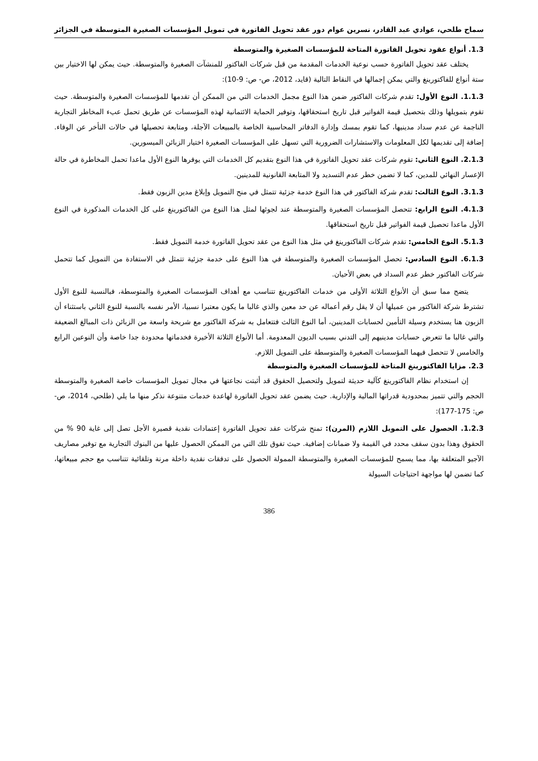سماح طلحي، عوادي عبد القادر، نسرين عوام دور عقد تحويل الفاتورة في تمويل المؤسسات الصغيرة المتوسطة في الجزائر
1.3. أنواع عقود تحويل الفاتورة المتاحة للمؤسسات الصغيرة والمتوسطة
يختلف عقد تحويل الفاتورة حسب نوعية الخدمات المقدمة من قبل شركات الفاكتور للمنشآت الصغيرة والمتوسطة. حيث يمكن لها الاختيار بين ستة أنواع للفاكتورينغ والتي يمكن إجمالها في النقاط التالية (قايد، 2012، ص- ص: 9-10):
1.1.3. النوع الأول: تقدم شركات الفاكتور ضمن هذا النوع مجمل الخدمات التي من الممكن أن تقدمها للمؤسسات الصغيرة والمتوسطة. حيث تقوم بتمويلها وذلك بتحصيل قيمة الفواتير قبل تاريخ استحقاقها، وتوفير الحماية الائتمانية لهذه المؤسسات عن طريق تحمل عبء المخاطر التجارية الناجمة عن عدم سداد مدينيها، كما تقوم بمسك وإدارة الدفاتر المحاسبية الخاصة بالمبيعات الآجلة، ومتابعة تحصيلها في حالات التأخر عن الوفاء. إضافة إلى تقديمها لكل المعلومات والاستشارات الضرورية التي تسهل على المؤسسات الصغيرة اختيار الزبائن الميسورين.
2.1.3. النوع الثاني: تقوم شركات عقد تحويل الفاتورة في هذا النوع بتقديم كل الخدمات التي يوفرها النوع الأول ماعدا تحمل المخاطرة في حالة الإعسار النهائي للمدين، كما لا تضمن خطر عدم التسديد ولا المتابعة القانونية للمدينين.
3.1.3. النوع الثالث: تقدم شركة الفاكتور في هذا النوع خدمة جزئية تتمثل في منح التمويل وإبلاغ مدين الزبون فقط.
4.1.3. النوع الرابع: تتحصل المؤسسات الصغيرة والمتوسطة عند لجوئها لمثل هذا النوع من الفاكتورينغ على كل الخدمات المذكورة في النوع الأول ماعدا تحصيل قيمة الفواتير قبل تاريخ استحقاقها.
5.1.3. النوع الخامس: تقدم شركات الفاكتورينغ في مثل هذا النوع من عقد تحويل الفاتورة خدمة التمويل فقط.
6.1.3. النوع السادس: تحصل المؤسسات الصغيرة والمتوسطة في هذا النوع على خدمة جزئية تتمثل في الاستفادة من التمويل كما تتحمل شركات الفاكتور خطر عدم السداد في بعض الأحيان.
يتضح مما سبق أن الأنواع الثلاثة الأولى من خدمات الفاكتورينغ تتناسب مع أهداف المؤسسات الصغيرة والمتوسطة، فبالنسبة للنوع الأول تشترط شركة الفاكتور من عميلها أن لا يقل رقم أعماله عن حد معين والذي غالبا ما يكون معتبرا نسبيا، الأمر نفسه بالنسبة للنوع الثاني باستثناء أن الزبون هنا يستخدم وسيلة التأمين لحسابات المدينين، أما النوع الثالث فتتعامل به شركة الفاكتور مع شريحة واسعة من الزبائن ذات المبالغ الضعيفة والتي غالبا ما تتعرض حسابات مدينيهم إلى التدني بسبب الديون المعدومة. أما الأنواع الثلاثة الأخيرة فخدماتها محدودة جدا خاصة وأن النوعين الرابع والخامس لا تتحصل فيهما المؤسسات الصغيرة والمتوسطة على التمويل اللازم.
2.3. مزايا الفاكتورينغ المتاحة للمؤسسات الصغيرة والمتوسطة
إن استخدام نظام الفاكتورينغ كآلية حديثة لتمويل ولتحصيل الحقوق قد أثبتت نجاعتها في مجال تمويل المؤسسات خاصة الصغيرة والمتوسطة الحجم والتي تتميز بمحدودية قدراتها المالية والإدارية. حيث يضمن عقد تحويل الفاتورة لهاعدة خدمات متنوعة نذكر منها ما يلي (طلحي، 2014، ص- ص: 175-177):
1.2.3. الحصول على التمويل اللازم (المرن): تمنح شركات عقد تحويل الفاتورة إعتمادات نقدية قصيرة الأجل تصل إلى غاية 90 % من الحقوق وهذا بدون سقف محدد في القيمة ولا ضمانات إضافية. حيث تفوق تلك التي من الممكن الحصول عليها من البنوك التجارية مع توفير مصاريف الآجيو المتعلقة بها، مما يسمح للمؤسسات الصغيرة والمتوسطة الممولة الحصول على تدفقات نقدية داخلة مرنة وتلقائية تتناسب مع حجم مبيعاتها، كما تضمن لها مواجهة احتياجات السيولة
386